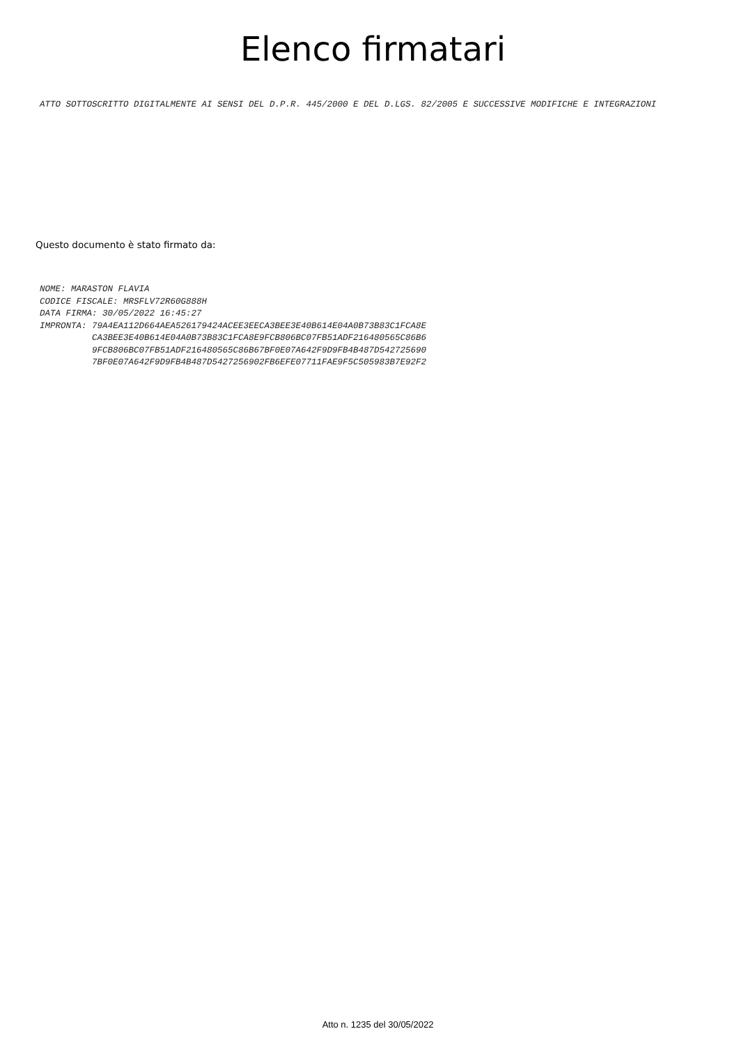Elenco firmatari
ATTO SOTTOSCRITTO DIGITALMENTE AI SENSI DEL D.P.R. 445/2000 E DEL D.LGS. 82/2005 E SUCCESSIVE MODIFICHE E INTEGRAZIONI
Questo documento è stato firmato da:
NOME: MARASTON FLAVIA CODICE FISCALE: MRSFLV72R60G888H DATA FIRMA: 30/05/2022 16:45:27 IMPRONTA: 79A4EA112D664AEA526179424ACEE3EECA3BEE3E40B614E04A0B73B83C1FCA8E CA3BEE3E40B614E04A0B73B83C1FCA8E9FCB806BC07FB51ADF216480565C86B6 9FCB806BC07FB51ADF216480565C86B67BF0E07A642F9D9FB4B487D542725690 7BF0E07A642F9D9FB4B487D5427256902FB6EFE07711FAE9F5C505983B7E92F2
Atto n. 1235 del 30/05/2022